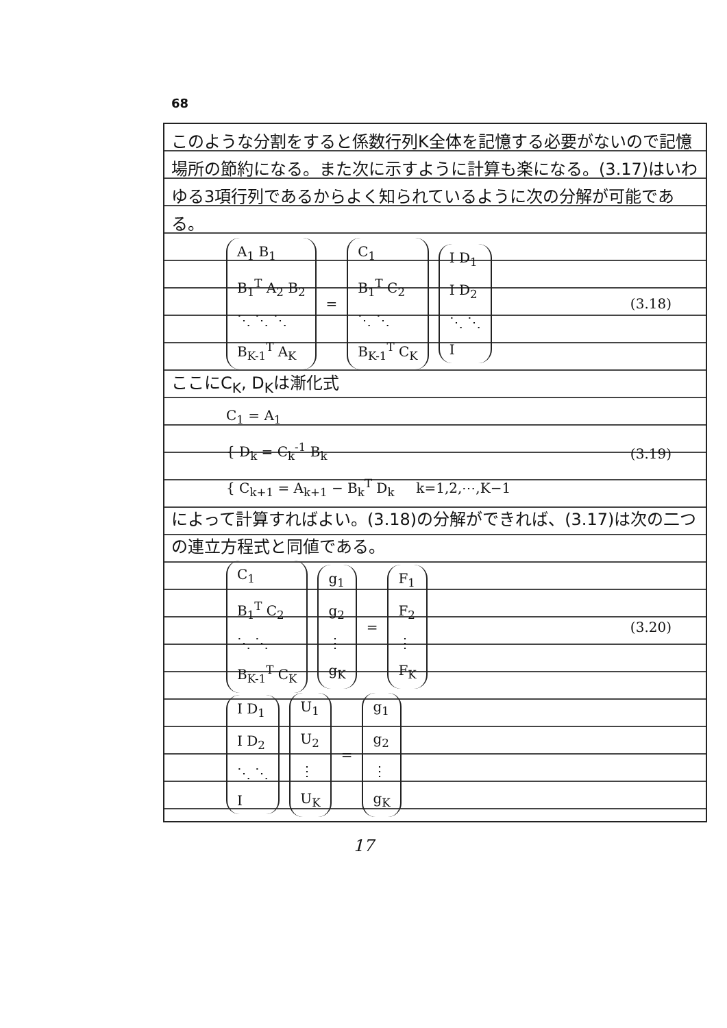68
このような分割をすると係数行列K全体を記憶する必要がないので記憶場所の節約になる。また次に示すように計算も楽になる。(3.17)はいわゆる3項行列であるからよく知られているように次の分解が可能である。
A<sub>1</sub> B<sub>1</sub>
B<sub>1</sub><sup>T</sup> A<sub>2</sub> B<sub>2</sub>
⋱ ⋱ ⋱
B<sub>K-1</sub><sup>T</sup> A<sub>K</sub>
=
C<sub>1</sub>
B<sub>1</sub><sup>T</sup> C<sub>2</sub>
⋱ ⋱
B<sub>K-1</sub><sup>T</sup> C<sub>K</sub>
I D<sub>1</sub>
I D<sub>2</sub>
⋱ ⋱
I
(3.18)
ここにC<sub>K</sub>, D<sub>K</sub>は漸化式
C<sub>1</sub> = A<sub>1</sub>
{ D<sub>k</sub> = C<sub>k</sub><sup>-1</sup> B<sub>k</sub>
{ C<sub>k+1</sub> = A<sub>k+1</sub> − B<sub>k</sub><sup>T</sup> D<sub>k</sub> k=1,2,⋯,K−1
(3.19)
によって計算すればよい。(3.18)の分解ができれば、(3.17)は次の二つの連立方程式と同値である。
C<sub>1</sub>
B<sub>1</sub><sup>T</sup> C<sub>2</sub>
⋱ ⋱
B<sub>K-1</sub><sup>T</sup> C<sub>K</sub>
g<sub>1</sub>
g<sub>2</sub>
⋮
g<sub>K</sub>
=
F<sub>1</sub>
F<sub>2</sub>
⋮
F<sub>K</sub>
(3.20)
I D<sub>1</sub>
I D<sub>2</sub>
⋱ ⋱
I
U<sub>1</sub>
U<sub>2</sub>
⋮
U<sub>K</sub>
=
g<sub>1</sub>
g<sub>2</sub>
⋮
g<sub>K</sub>
17